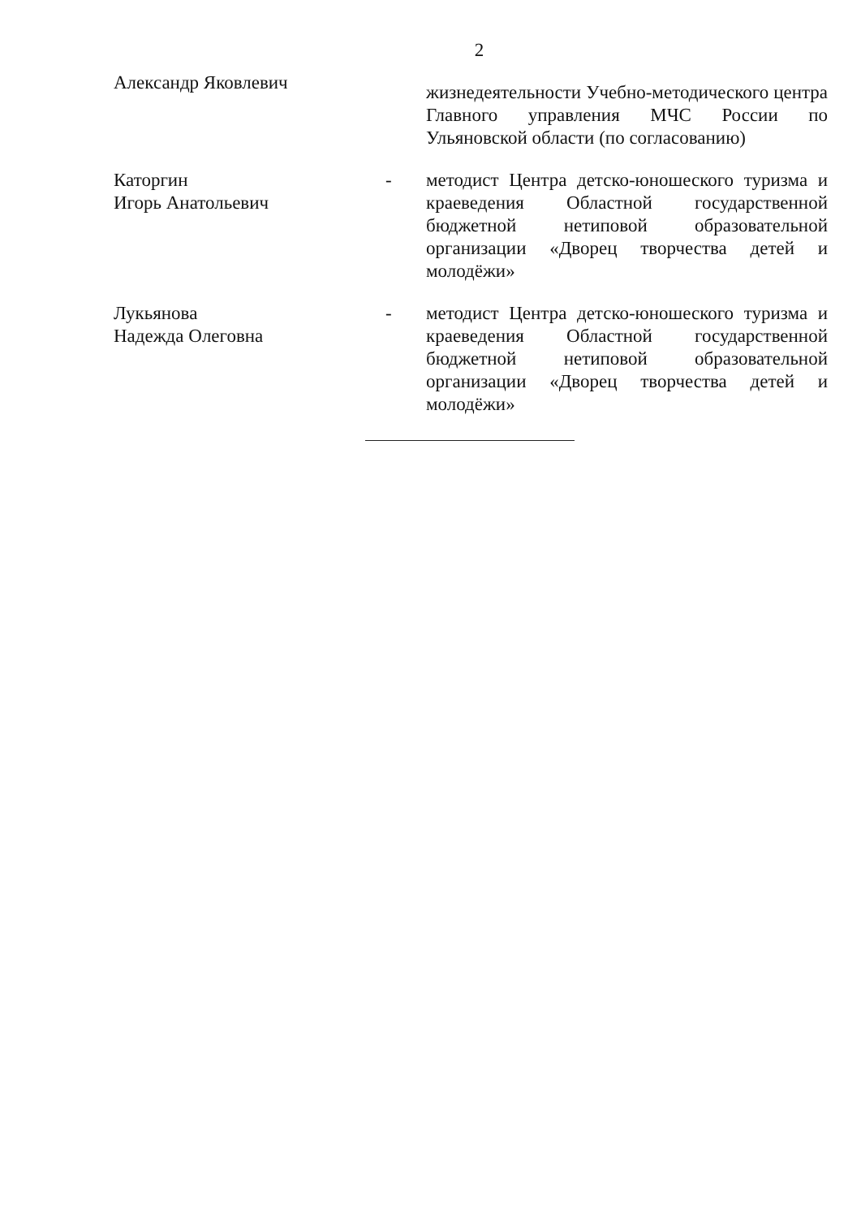2
Александр Яковлевич
жизнедеятельности Учебно-методического центра Главного управления МЧС России по Ульяновской области (по согласованию)
Каторгин
Игорь Анатольевич
- методист Центра детско-юношеского туризма и краеведения Областной государственной бюджетной нетиповой образовательной организации «Дворец творчества детей и молодёжи»
Лукьянова
Надежда Олеговна
- методист Центра детско-юношеского туризма и краеведения Областной государственной бюджетной нетиповой образовательной организации «Дворец творчества детей и молодёжи»